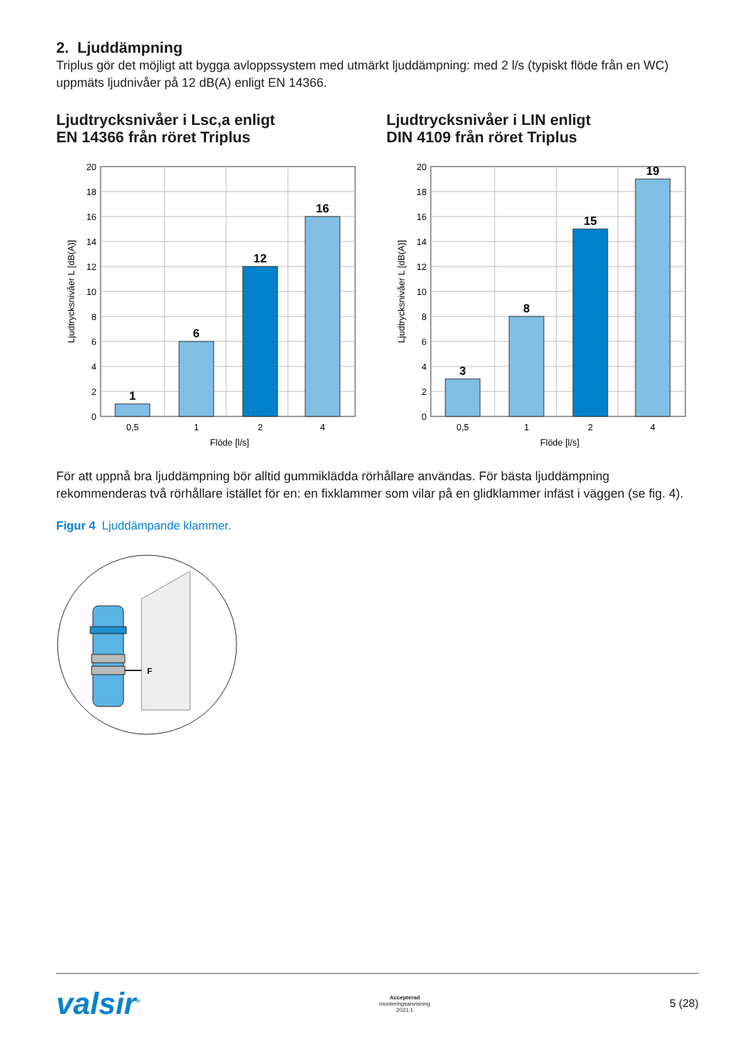2. Ljuddämpning
Triplus gör det möjligt att bygga avloppssystem med utmärkt ljuddämpning: med 2 l/s (typiskt flöde från en WC) uppmäts ljudnivåer på 12 dB(A) enligt EN 14366.
Ljudtrycksnivåer i Lsc,a enligt
EN 14366 från röret Triplus
1
6
12
16
20
18
16
14
12
10
8
6
4
2
0
0,5
1
2
4
Flöde [l/s]
Ljudtrycksnivåer L [dB(A)]
Ljudtrycksnivåer i LIN enligt
DIN 4109 från röret Triplus
3
8
15
19
20
18
16
14
12
10
8
6
4
2
0
0,5
1
2
4
Flöde [l/s]
Ljudtrycksnivåer L [dB(A)]
För att uppnå bra ljuddämpning bör alltid gummiklädda rörhållare användas. För bästa ljuddämpning rekommenderas två rörhållare istället för en: en fixklammer som vilar på en glidklammer infäst i väggen (se fig. 4).
Figur 4 Ljuddämpande klammer.
F
valsir<sup>®</sup>
Accepterad
monteringsanvisning
2021:1
5 (28)